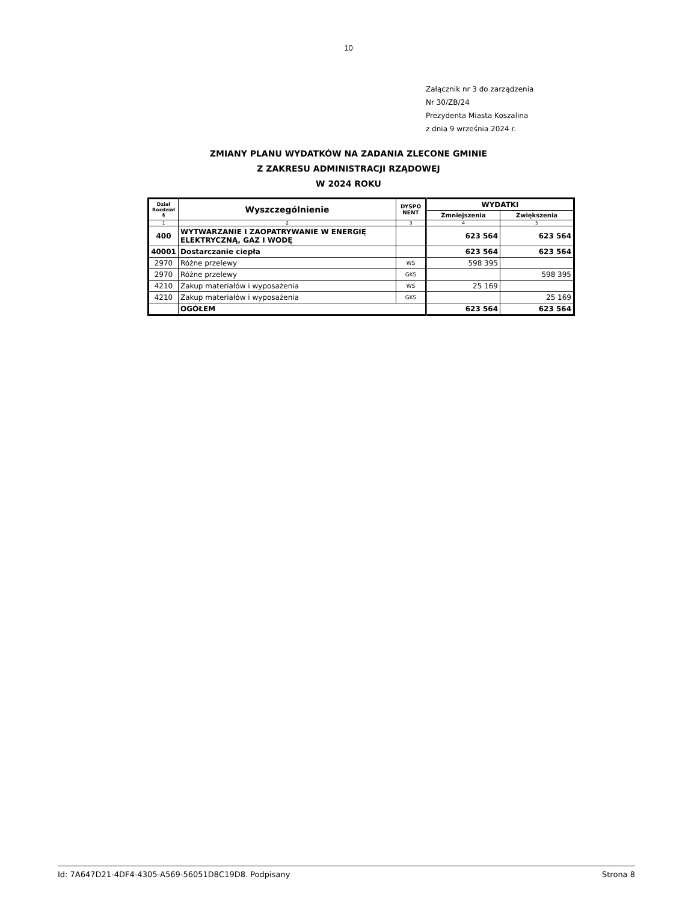10
Załącznik nr 3 do zarządzenia
Nr 30/ZB/24
Prezydenta Miasta Koszalina
z dnia 9 września 2024 r.
ZMIANY PLANU WYDATKÓW NA ZADANIA ZLECONE GMINIE
Z ZAKRESU ADMINISTRACJI RZĄDOWEJ
W 2024 ROKU
| Dział Rozdział § | Wyszczególnienie | DYSPO NENT | WYDATKI | |
| --- | --- | --- | --- | --- |
| | | | Zmniejszenia | Zwiększenia |
| 1 | 2 | 3 | 4 | 5 |
| 400 | WYTWARZANIE I ZAOPATRYWANIE W ENERGIĘ ELEKTRYCZNĄ, GAZ I WODĘ | | 623 564 | 623 564 |
| 40001 | Dostarczanie ciepła | | 623 564 | 623 564 |
| 2970 | Różne przelewy | WS | 598 395 | |
| 2970 | Różne przelewy | GKS | | 598 395 |
| 4210 | Zakup materiałów i wyposażenia | WS | 25 169 | |
| 4210 | Zakup materiałów i wyposażenia | GKS | | 25 169 |
| | OGÓŁEM | | 623 564 | 623 564 |
Id: 7A647D21-4DF4-4305-A569-56051D8C19D8. Podpisany Strona 8